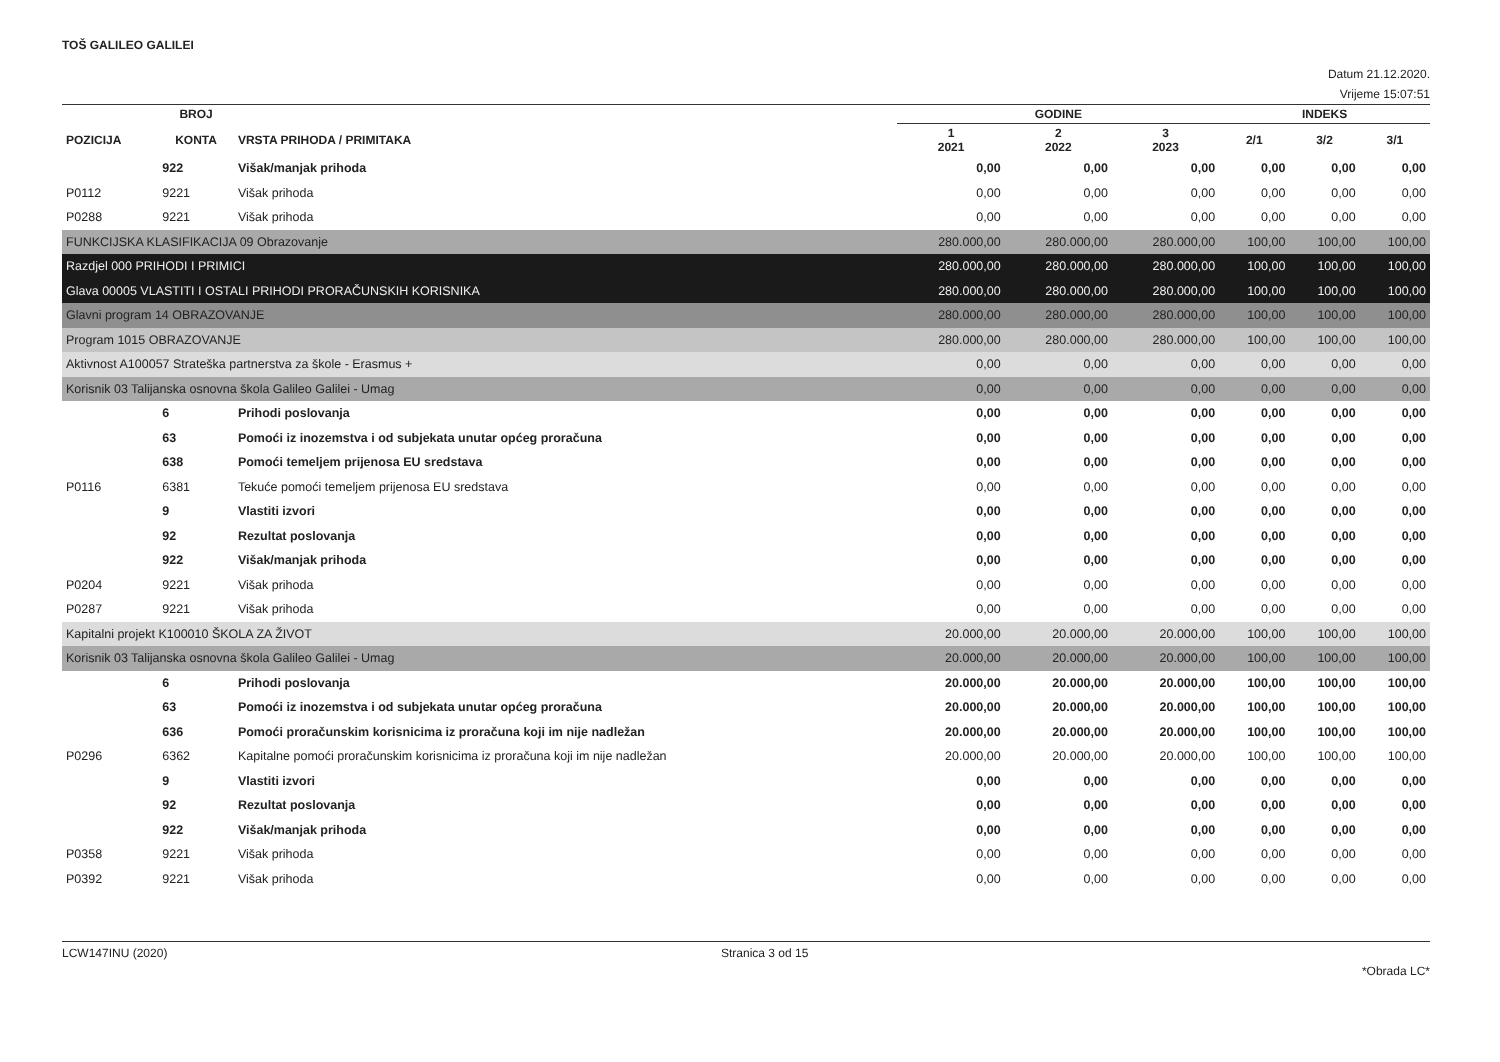TOŠ GALILEO GALILEI
Datum 21.12.2020.
Vrijeme 15:07:51
| | BROJ | | GODINE | | | INDEKS | | |
| --- | --- | --- | --- | --- | --- | --- | --- | --- |
| POZICIJA | KONTA | VRSTA PRIHODA / PRIMITAKA | 1 2021 | 2 2022 | 3 2023 | 2/1 | 3/2 | 3/1 |
| | 922 | Višak/manjak prihoda | 0,00 | 0,00 | 0,00 | 0,00 | 0,00 | 0,00 |
| P0112 | 9221 | Višak prihoda | 0,00 | 0,00 | 0,00 | 0,00 | 0,00 | 0,00 |
| P0288 | 9221 | Višak prihoda | 0,00 | 0,00 | 0,00 | 0,00 | 0,00 | 0,00 |
| FUNKCIJSKA KLASIFIKACIJA 09 Obrazovanje | | | 280.000,00 | 280.000,00 | 280.000,00 | 100,00 | 100,00 | 100,00 |
| Razdjel 000 PRIHODI I PRIMICI | | | 280.000,00 | 280.000,00 | 280.000,00 | 100,00 | 100,00 | 100,00 |
| Glava 00005 VLASTITI I OSTALI PRIHODI PRORAČUNSKIH KORISNIKA | | | 280.000,00 | 280.000,00 | 280.000,00 | 100,00 | 100,00 | 100,00 |
| Glavni program 14 OBRAZOVANJE | | | 280.000,00 | 280.000,00 | 280.000,00 | 100,00 | 100,00 | 100,00 |
| Program 1015 OBRAZOVANJE | | | 280.000,00 | 280.000,00 | 280.000,00 | 100,00 | 100,00 | 100,00 |
| Aktivnost A100057 Strateška partnerstva za škole - Erasmus + | | | 0,00 | 0,00 | 0,00 | 0,00 | 0,00 | 0,00 |
| Korisnik 03 Talijanska osnovna škola Galileo Galilei - Umag | | | 0,00 | 0,00 | 0,00 | 0,00 | 0,00 | 0,00 |
| | 6 | Prihodi poslovanja | 0,00 | 0,00 | 0,00 | 0,00 | 0,00 | 0,00 |
| | 63 | Pomoći iz inozemstva i od subjekata unutar općeg proračuna | 0,00 | 0,00 | 0,00 | 0,00 | 0,00 | 0,00 |
| | 638 | Pomoći temeljem prijenosa EU sredstava | 0,00 | 0,00 | 0,00 | 0,00 | 0,00 | 0,00 |
| P0116 | 6381 | Tekuće pomoći temeljem prijenosa EU sredstava | 0,00 | 0,00 | 0,00 | 0,00 | 0,00 | 0,00 |
| | 9 | Vlastiti izvori | 0,00 | 0,00 | 0,00 | 0,00 | 0,00 | 0,00 |
| | 92 | Rezultat poslovanja | 0,00 | 0,00 | 0,00 | 0,00 | 0,00 | 0,00 |
| | 922 | Višak/manjak prihoda | 0,00 | 0,00 | 0,00 | 0,00 | 0,00 | 0,00 |
| P0204 | 9221 | Višak prihoda | 0,00 | 0,00 | 0,00 | 0,00 | 0,00 | 0,00 |
| P0287 | 9221 | Višak prihoda | 0,00 | 0,00 | 0,00 | 0,00 | 0,00 | 0,00 |
| Kapitalni projekt K100010 ŠKOLA ZA ŽIVOT | | | 20.000,00 | 20.000,00 | 20.000,00 | 100,00 | 100,00 | 100,00 |
| Korisnik 03 Talijanska osnovna škola Galileo Galilei - Umag | | | 20.000,00 | 20.000,00 | 20.000,00 | 100,00 | 100,00 | 100,00 |
| | 6 | Prihodi poslovanja | 20.000,00 | 20.000,00 | 20.000,00 | 100,00 | 100,00 | 100,00 |
| | 63 | Pomoći iz inozemstva i od subjekata unutar općeg proračuna | 20.000,00 | 20.000,00 | 20.000,00 | 100,00 | 100,00 | 100,00 |
| | 636 | Pomoći proračunskim korisnicima iz proračuna koji im nije nadležan | 20.000,00 | 20.000,00 | 20.000,00 | 100,00 | 100,00 | 100,00 |
| P0296 | 6362 | Kapitalne pomoći proračunskim korisnicima iz proračuna koji im nije nadležan | 20.000,00 | 20.000,00 | 20.000,00 | 100,00 | 100,00 | 100,00 |
| | 9 | Vlastiti izvori | 0,00 | 0,00 | 0,00 | 0,00 | 0,00 | 0,00 |
| | 92 | Rezultat poslovanja | 0,00 | 0,00 | 0,00 | 0,00 | 0,00 | 0,00 |
| | 922 | Višak/manjak prihoda | 0,00 | 0,00 | 0,00 | 0,00 | 0,00 | 0,00 |
| P0358 | 9221 | Višak prihoda | 0,00 | 0,00 | 0,00 | 0,00 | 0,00 | 0,00 |
| P0392 | 9221 | Višak prihoda | 0,00 | 0,00 | 0,00 | 0,00 | 0,00 | 0,00 |
LCW147INU (2020) Stranica 3 od 15 *Obrada LC*